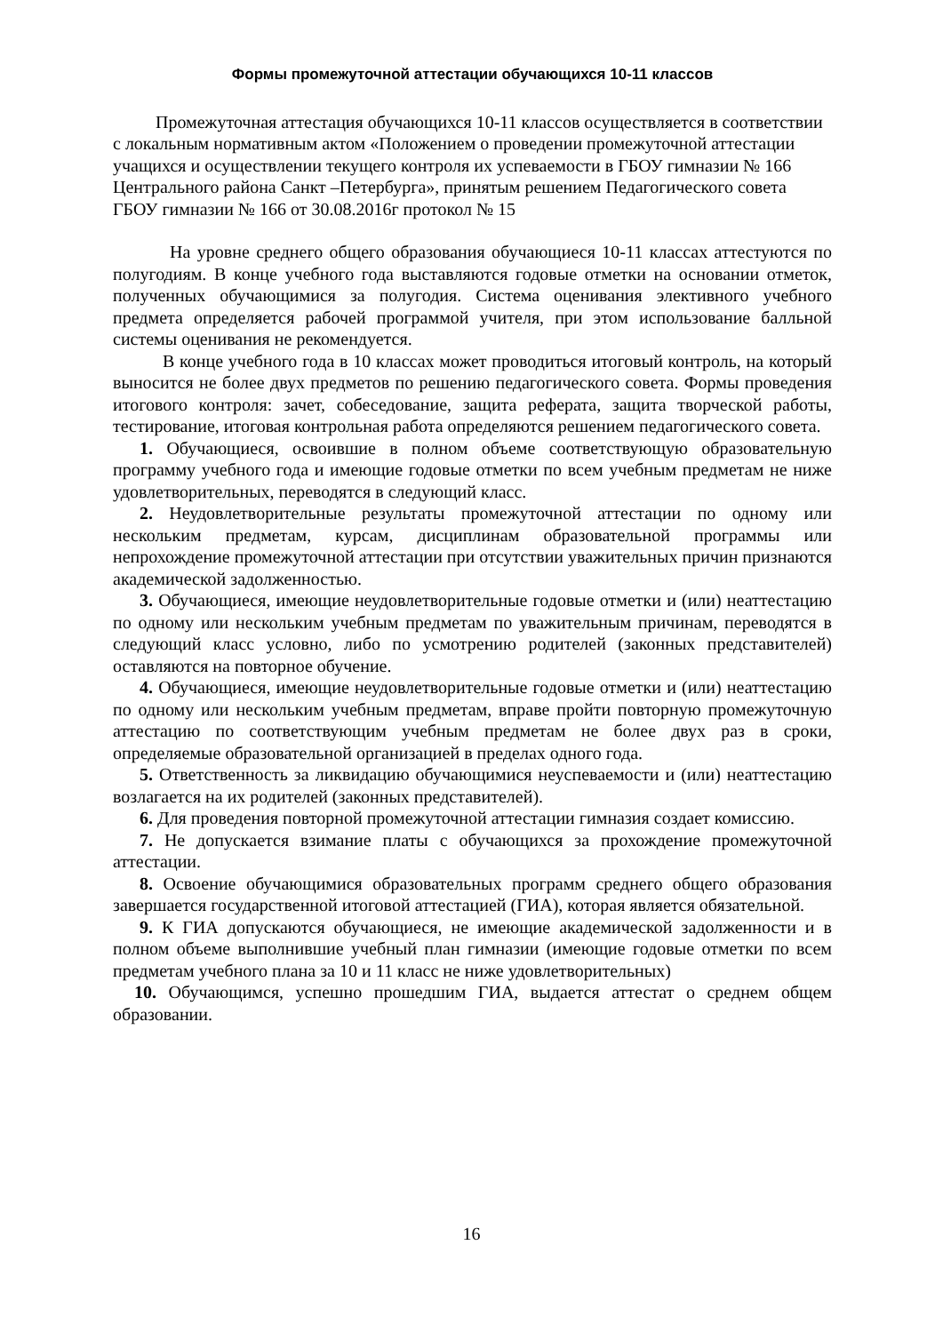Формы промежуточной аттестации обучающихся 10-11 классов
Промежуточная аттестация обучающихся 10-11 классов осуществляется в соответствии с локальным нормативным актом «Положением о проведении промежуточной аттестации учащихся и осуществлении текущего контроля их успеваемости в ГБОУ гимназии № 166 Центрального района Санкт –Петербурга», принятым решением Педагогического совета ГБОУ гимназии № 166 от 30.08.2016г протокол № 15
На уровне среднего общего образования обучающиеся 10-11 классах аттестуются по полугодиям. В конце учебного года выставляются годовые отметки на основании отметок, полученных обучающимися за полугодия. Система оценивания элективного учебного предмета определяется рабочей программой учителя, при этом использование балльной системы оценивания не рекомендуется.
В конце учебного года в 10 классах может проводиться итоговый контроль, на который выносится не более двух предметов по решению педагогического совета. Формы проведения итогового контроля: зачет, собеседование, защита реферата, защита творческой работы, тестирование, итоговая контрольная работа определяются решением педагогического совета.
1. Обучающиеся, освоившие в полном объеме соответствующую образовательную программу учебного года и имеющие годовые отметки по всем учебным предметам не ниже удовлетворительных, переводятся в следующий класс.
2. Неудовлетворительные результаты промежуточной аттестации по одному или нескольким предметам, курсам, дисциплинам образовательной программы или непрохождение промежуточной аттестации при отсутствии уважительных причин признаются академической задолженностью.
3. Обучающиеся, имеющие неудовлетворительные годовые отметки и (или) неаттестацию по одному или нескольким учебным предметам по уважительным причинам, переводятся в следующий класс условно, либо по усмотрению родителей (законных представителей) оставляются на повторное обучение.
4. Обучающиеся, имеющие неудовлетворительные годовые отметки и (или) неаттестацию по одному или нескольким учебным предметам, вправе пройти повторную промежуточную аттестацию по соответствующим учебным предметам не более двух раз в сроки, определяемые образовательной организацией в пределах одного года.
5. Ответственность за ликвидацию обучающимися неуспеваемости и (или) неаттестацию возлагается на их родителей (законных представителей).
6. Для проведения повторной промежуточной аттестации гимназия создает комиссию.
7. Не допускается взимание платы с обучающихся за прохождение промежуточной аттестации.
8. Освоение обучающимися образовательных программ среднего общего образования завершается государственной итоговой аттестацией (ГИА), которая является обязательной.
9. К ГИА допускаются обучающиеся, не имеющие академической задолженности и в полном объеме выполнившие учебный план гимназии (имеющие годовые отметки по всем предметам учебного плана за 10 и 11 класс не ниже удовлетворительных)
10. Обучающимся, успешно прошедшим ГИА, выдается аттестат о среднем общем образовании.
16